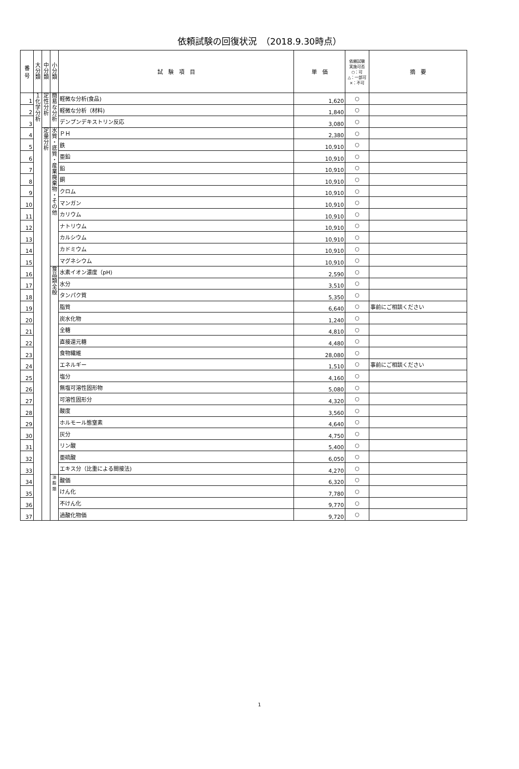依頼試験の回復状況　（2018.9.30時点）
| 番 号 | 大 分 類 | 中 分 類 | 小 分 類 | 試 験 項 目 | 単 価 | 依頼試験 実施可否 ○：可 △：一部可 ×：不可 | 摘 要 |
| --- | --- | --- | --- | --- | --- | --- | --- |
| 1 | １ 化 学 分 析 | 定 性 分 析 | 簡 易 な 分 析 | 軽微な分析(食品) | 1,620 | ○ | |
| 2 | | | | 軽微な分析（材料) | 1,840 | ○ | |
| 3 | | | | デンプンデキストリン反応 | 3,080 | ○ | |
| 4 | | 定 量 分 析 | 水 質 ・ 底 質 ・ 産 業 廃 棄 物 ・ そ の 他 | ＰＨ | 2,380 | ○ | |
| 5 | | | | 鉄 | 10,910 | ○ | |
| 6 | | | | 亜鉛 | 10,910 | ○ | |
| 7 | | | | 鉛 | 10,910 | ○ | |
| 8 | | | | 銅 | 10,910 | ○ | |
| 9 | | | | クロム | 10,910 | ○ | |
| 10 | | | | マンガン | 10,910 | ○ | |
| 11 | | | | カリウム | 10,910 | ○ | |
| 12 | | | | ナトリウム | 10,910 | ○ | |
| 13 | | | | カルシウム | 10,910 | ○ | |
| 14 | | | | カドミウム | 10,910 | ○ | |
| 15 | | | | マグネシウム | 10,910 | ○ | |
| 16 | | | 食 品 類 全 般 | 水素イオン濃度（pH) | 2,590 | ○ | |
| 17 | | | | 水分 | 3,510 | ○ | |
| 18 | | | | タンパク質 | 5,350 | ○ | |
| 19 | | | | 脂質 | 6,640 | ○ | 事前にご相談ください |
| 20 | | | | 炭水化物 | 1,240 | ○ | |
| 21 | | | | 全糖 | 4,810 | ○ | |
| 22 | | | | 直接還元糖 | 4,480 | ○ | |
| 23 | | | | 食物繊維 | 28,080 | ○ | |
| 24 | | | | エネルギー | 1,510 | ○ | 事前にご相談ください |
| 25 | | | | 塩分 | 4,160 | ○ | |
| 26 | | | | 無塩可溶性固形物 | 5,080 | ○ | |
| 27 | | | | 可溶性固形分 | 4,320 | ○ | |
| 28 | | | | 酸度 | 3,560 | ○ | |
| 29 | | | | ホルモール態窒素 | 4,640 | ○ | |
| 30 | | | | 灰分 | 4,750 | ○ | |
| 31 | | | | リン酸 | 5,400 | ○ | |
| 32 | | | | 亜硫酸 | 6,050 | ○ | |
| 33 | | | | エキス分（比重による間接法) | 4,270 | ○ | |
| 34 | | | 油 脂 類 | 酸価 | 6,320 | ○ | |
| 35 | | | | けん化 | 7,780 | ○ | |
| 36 | | | | 不けん化 | 9,770 | ○ | |
| 37 | | | | 過酸化物価 | 9,720 | ○ | |
1